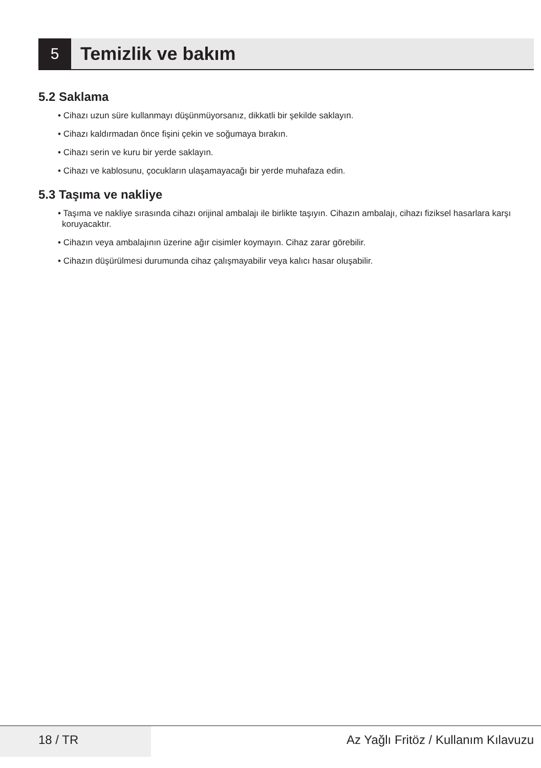5
Temizlik ve bakım
5.2 Saklama
• Cihazı uzun süre kullanmayı düşünmüyorsanız, dikkatli bir şekilde saklayın.
• Cihazı kaldırmadan önce fişini çekin ve soğumaya bırakın.
• Cihazı serin ve kuru bir yerde saklayın.
• Cihazı ve kablosunu, çocukların ulaşamayacağı bir yerde muhafaza edin.
5.3 Taşıma ve nakliye
• Taşıma ve nakliye sırasında cihazı orijinal ambalajı ile birlikte taşıyın. Cihazın ambalajı, cihazı fiziksel hasarlara karşı koruyacaktır.
• Cihazın veya ambalajının üzerine ağır cisimler koymayın. Cihaz zarar görebilir.
• Cihazın düşürülmesi durumunda cihaz çalışmayabilir veya kalıcı hasar oluşabilir.
18 / TR Az Yağlı Fritöz / Kullanım Kılavuzu